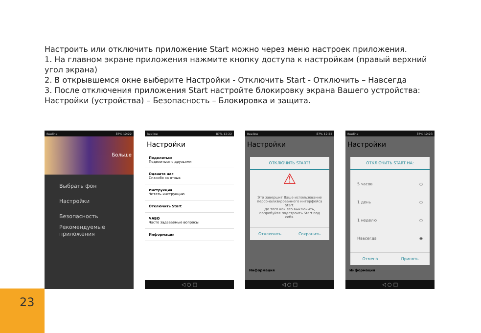Настроить или отключить приложение Start можно через меню настроек приложения.
1. На главном экране приложения нажмите кнопку доступа к настройкам (правый верхний угол экрана)
2. В открывшемся окне выберите Настройки - Отключить Start - Отключить – Навсегда
3. После отключения приложения Start настройте блокировку экрана Вашего устройства: Настройки (устройства) – Безопасность – Блокировка и защита.
Beeline 87% 12:22
Больше
Выбрать фон
Настройки
Безопасность
Рекомендуемые приложения
Beeline 87% 12:22
Настройки
Поделиться
Поделиться с друзьями
Оцените нас
Спасибо за отзыв
Инструкция
Читать инструкцию
Отключить Start
ЧАВО
Часто задаваемые вопросы
Информация
◁ ○ □
Beeline 87% 12:22
Настройки
ОТКЛЮЧИТЬ START?
⚠
Это завершит Ваше использование персонализированного интерфейса Start.
До того как его выключить, попробуйте подстроить Start под себя.
Отключить Сохранить
Информация
◁ ○ □
Beeline 87% 12:23
Настройки
ОТКЛЮЧИТЬ START НА:
5 часов ○
1 день ○
1 неделю ○
Навсегда ◉
Отмена Принять
Информация
◁ ○ □
23